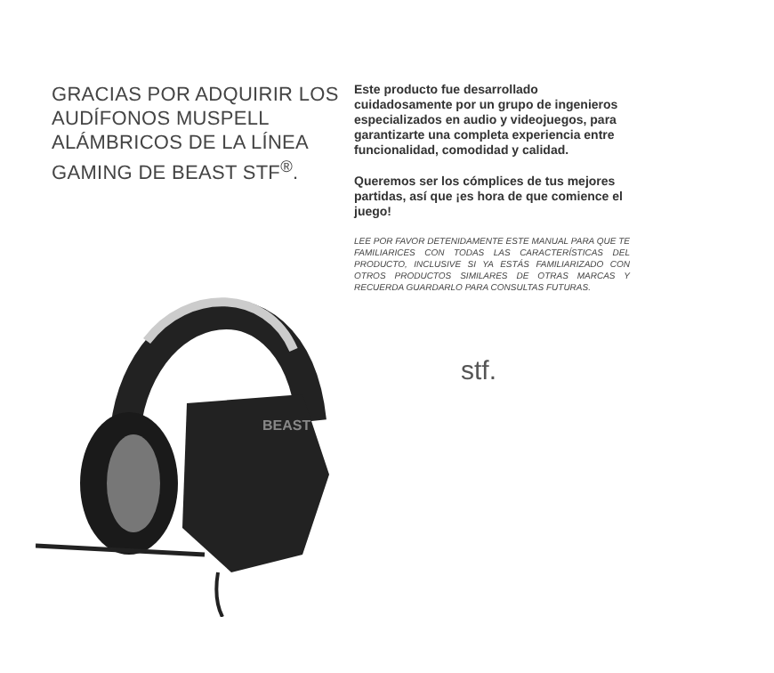GRACIAS POR ADQUIRIR LOS AUDÍFONOS MUSPELL ALÁMBRICOS DE LA LÍNEA GAMING DE BEAST STF<sup>®</sup>.
Este producto fue desarrollado cuidadosamente por un grupo de ingenieros especializados en audio y videojuegos, para garantizarte una completa experiencia entre funcionalidad, comodidad y calidad.
Queremos ser los cómplices de tus mejores partidas, así que ¡es hora de que comience el juego!
LEE POR FAVOR DETENIDAMENTE ESTE MANUAL PARA QUE TE FAMILIARICES CON TODAS LAS CARACTERÍSTICAS DEL PRODUCTO, INCLUSIVE SI YA ESTÁS FAMILIARIZADO CON OTROS PRODUCTOS SIMILARES DE OTRAS MARCAS Y RECUERDA GUARDARLO PARA CONSULTAS FUTURAS.
stf.
BEAST